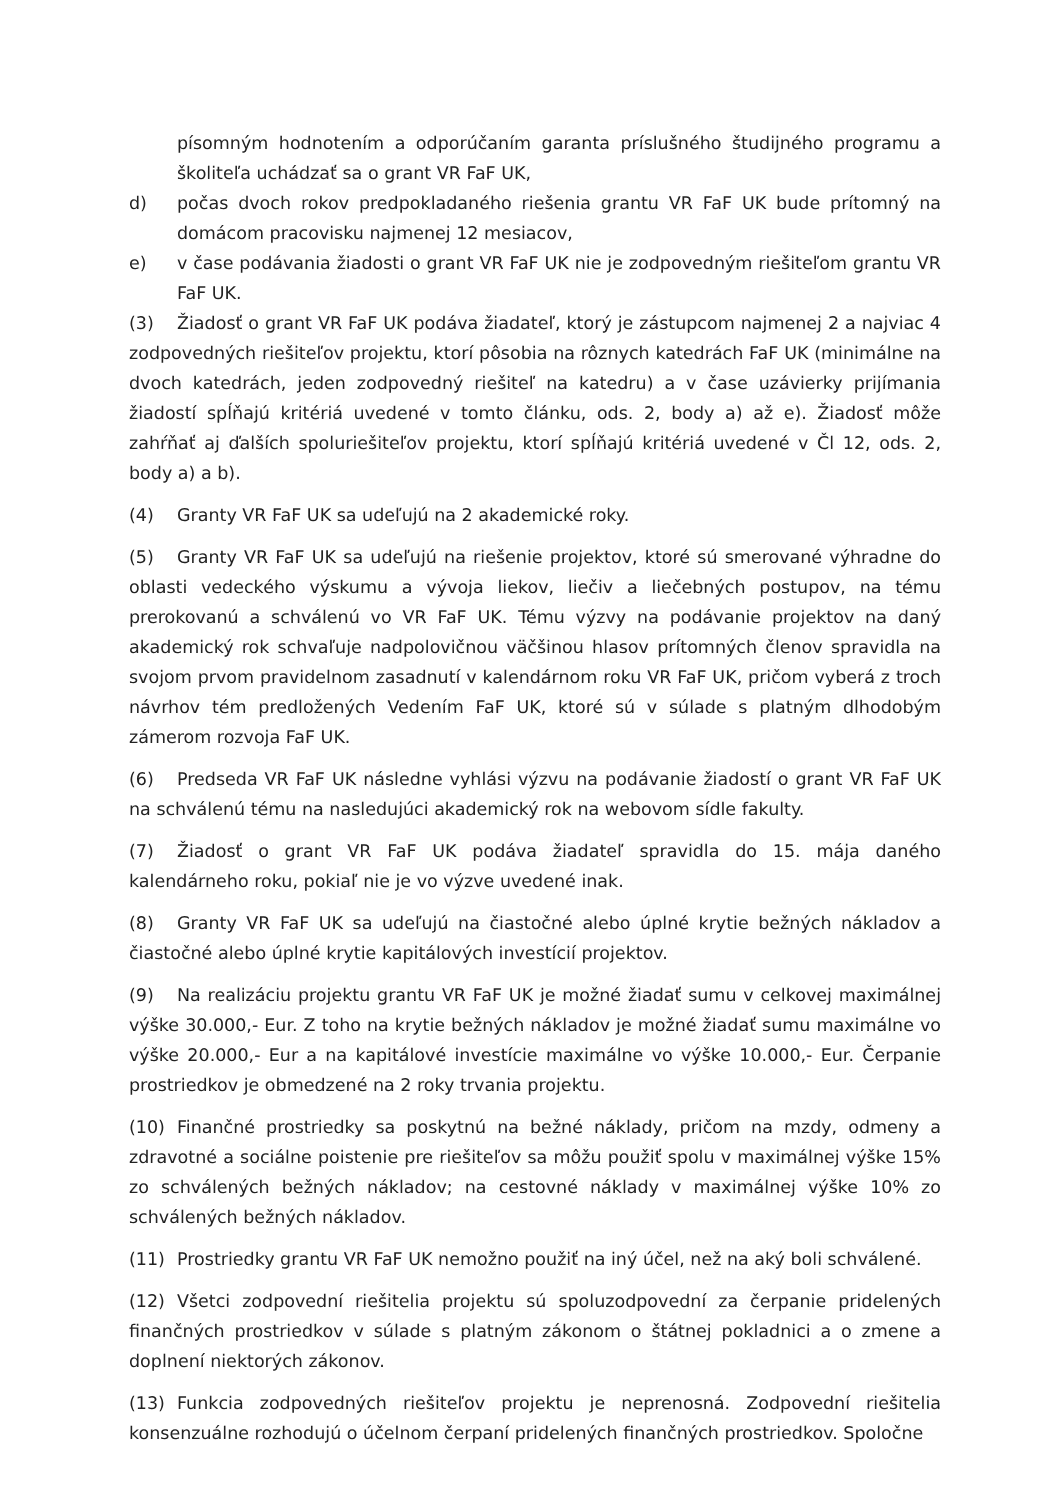písomným hodnotením a odporúčaním garanta príslušného študijného programu a školiteľa uchádzať sa o grant VR FaF UK,
d) počas dvoch rokov predpokladaného riešenia grantu VR FaF UK bude prítomný na domácom pracovisku najmenej 12 mesiacov,
e) v čase podávania žiadosti o grant VR FaF UK nie je zodpovedným riešiteľom grantu VR FaF UK.
(3) Žiadosť o grant VR FaF UK podáva žiadateľ, ktorý je zástupcom najmenej 2 a najviac 4 zodpovedných riešiteľov projektu, ktorí pôsobia na rôznych katedrách FaF UK (minimálne na dvoch katedrách, jeden zodpovedný riešiteľ na katedru) a v čase uzávierky prijímania žiadostí spĺňajú kritériá uvedené v tomto článku, ods. 2, body a) až e). Žiadosť môže zahŕňať aj ďalších spoluriešiteľov projektu, ktorí spĺňajú kritériá uvedené v Čl 12, ods. 2, body a) a b).
(4) Granty VR FaF UK sa udeľujú na 2 akademické roky.
(5) Granty VR FaF UK sa udeľujú na riešenie projektov, ktoré sú smerované výhradne do oblasti vedeckého výskumu a vývoja liekov, liečiv a liečebných postupov, na tému prerokovanú a schválenú vo VR FaF UK. Tému výzvy na podávanie projektov na daný akademický rok schvaľuje nadpolovičnou väčšinou hlasov prítomných členov spravidla na svojom prvom pravidelnom zasadnutí v kalendárnom roku VR FaF UK, pričom vyberá z troch návrhov tém predložených Vedením FaF UK, ktoré sú v súlade s platným dlhodobým zámerom rozvoja FaF UK.
(6) Predseda VR FaF UK následne vyhlási výzvu na podávanie žiadostí o grant VR FaF UK na schválenú tému na nasledujúci akademický rok na webovom sídle fakulty.
(7) Žiadosť o grant VR FaF UK podáva žiadateľ spravidla do 15. mája daného kalendárneho roku, pokiaľ nie je vo výzve uvedené inak.
(8) Granty VR FaF UK sa udeľujú na čiastočné alebo úplné krytie bežných nákladov a čiastočné alebo úplné krytie kapitálových investícií projektov.
(9) Na realizáciu projektu grantu VR FaF UK je možné žiadať sumu v celkovej maximálnej výške 30.000,- Eur. Z toho na krytie bežných nákladov je možné žiadať sumu maximálne vo výške 20.000,- Eur a na kapitálové investície maximálne vo výške 10.000,- Eur. Čerpanie prostriedkov je obmedzené na 2 roky trvania projektu.
(10) Finančné prostriedky sa poskytnú na bežné náklady, pričom na mzdy, odmeny a zdravotné a sociálne poistenie pre riešiteľov sa môžu použiť spolu v maximálnej výške 15% zo schválených bežných nákladov; na cestovné náklady v maximálnej výške 10% zo schválených bežných nákladov.
(11) Prostriedky grantu VR FaF UK nemožno použiť na iný účel, než na aký boli schválené.
(12) Všetci zodpovední riešitelia projektu sú spoluzodpovední za čerpanie pridelených finančných prostriedkov v súlade s platným zákonom o štátnej pokladnici a o zmene a doplnení niektorých zákonov.
(13) Funkcia zodpovedných riešiteľov projektu je neprenosná. Zodpovední riešitelia konsenzuálne rozhodujú o účelnom čerpaní pridelených finančných prostriedkov. Spoločne